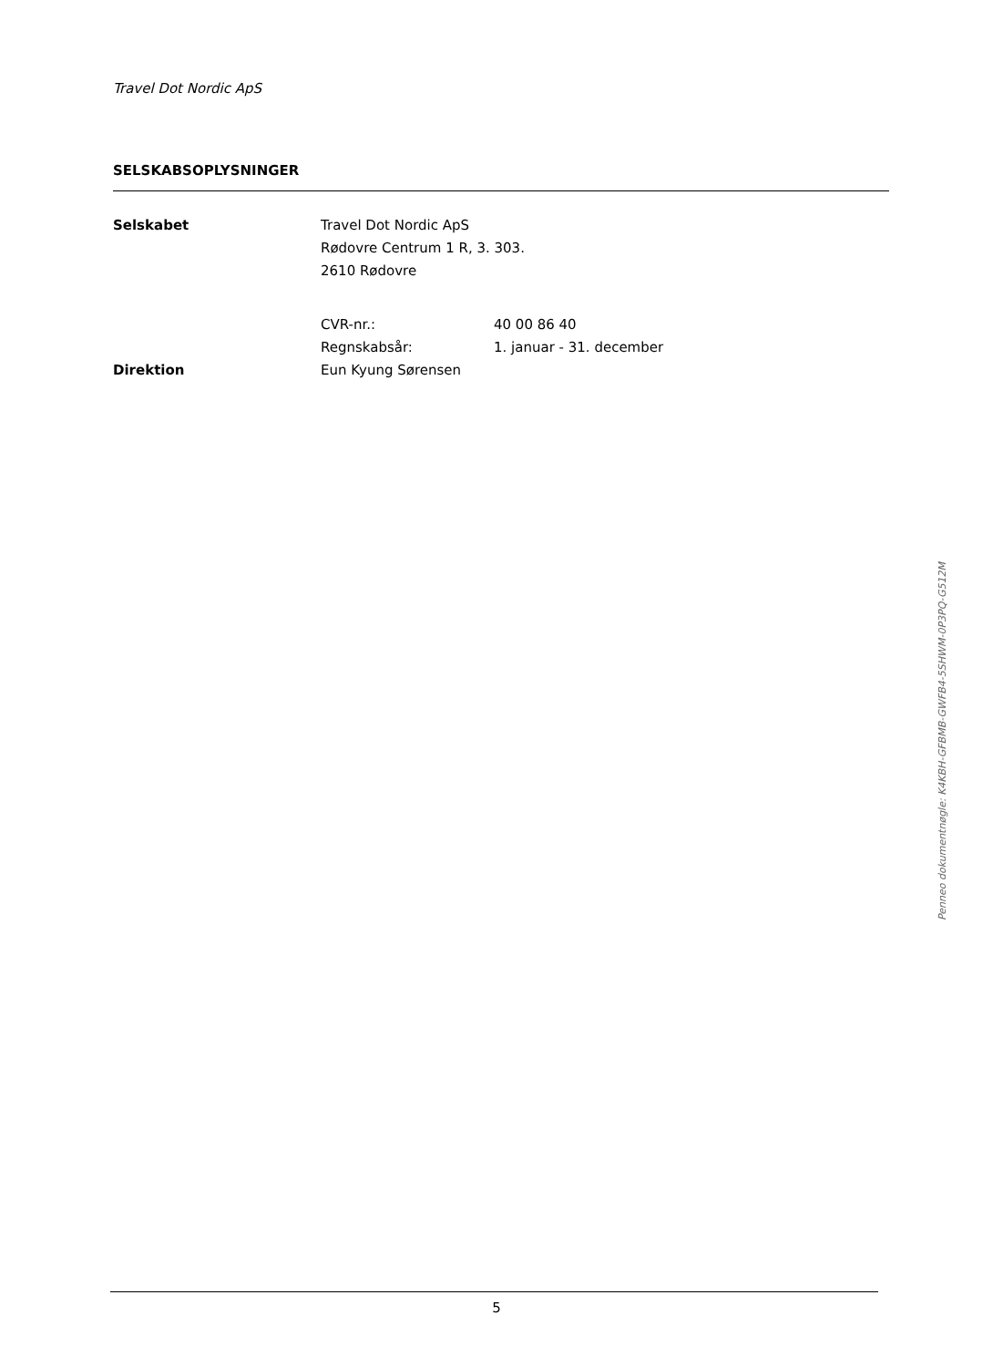Travel Dot Nordic ApS
SELSKABSOPLYSNINGER
| Selskabet | Travel Dot Nordic ApS | |
| | Rødovre Centrum 1 R, 3. 303. | |
| | 2610 Rødovre | |
| | CVR-nr.: | 40 00 86 40 |
| | Regnskabsår: | 1. januar - 31. december |
| Direktion | Eun Kyung Sørensen | |
5
Penneo dokumentnøgle: K4KBH-GFBMB-GWFB4-5SHWM-0P3PQ-G512M